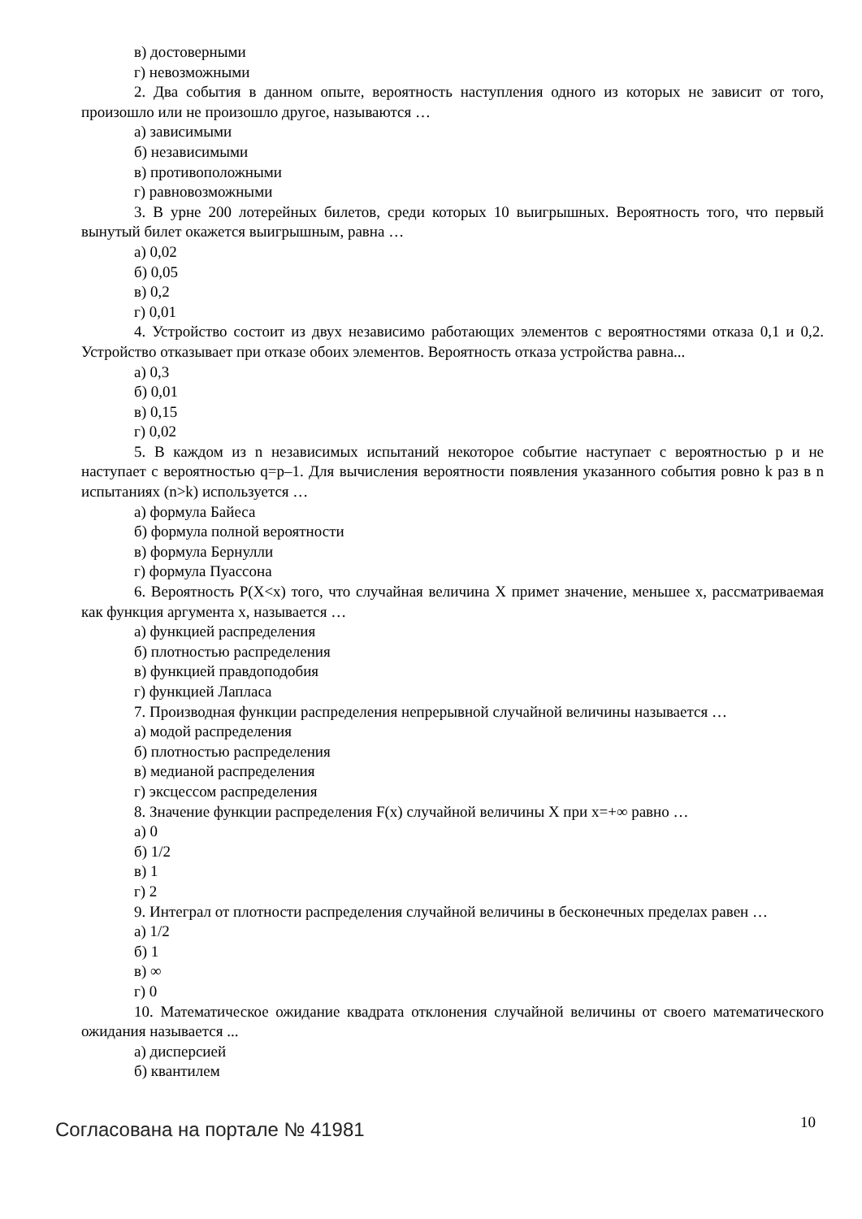в) достоверными
г) невозможными
2. Два события в данном опыте, вероятность наступления одного из которых не зависит от того, произошло или не произошло другое, называются …
а) зависимыми
б) независимыми
в) противоположными
г) равновозможными
3. В урне 200 лотерейных билетов, среди которых 10 выигрышных. Вероятность того, что первый вынутый билет окажется выигрышным, равна …
а) 0,02
б) 0,05
в) 0,2
г) 0,01
4. Устройство состоит из двух независимо работающих элементов с вероятностями отказа 0,1 и 0,2. Устройство отказывает при отказе обоих элементов. Вероятность отказа устройства равна...
а) 0,3
б) 0,01
в) 0,15
г) 0,02
5. В каждом из n независимых испытаний некоторое событие наступает с вероятностью p и не наступает с вероятностью q=p–1. Для вычисления вероятности появления указанного события ровно k раз в n испытаниях (n>k) используется …
а) формула Байеса
б) формула полной вероятности
в) формула Бернулли
г) формула Пуассона
6. Вероятность P(X<x) того, что случайная величина X примет значение, меньшее x, рассматриваемая как функция аргумента x, называется …
а) функцией распределения
б) плотностью распределения
в) функцией правдоподобия
г) функцией Лапласа
7. Производная функции распределения непрерывной случайной величины называется …
а) модой распределения
б) плотностью распределения
в) медианой распределения
г) эксцессом распределения
8. Значение функции распределения F(x) случайной величины X при x=+∞ равно …
а) 0
б) 1/2
в) 1
г) 2
9. Интеграл от плотности распределения случайной величины в бесконечных пределах равен …
а) 1/2
б) 1
в) ∞
г) 0
10. Математическое ожидание квадрата отклонения случайной величины от своего математического ожидания называется ...
а) дисперсией
б) квантилем
Согласована на портале № 41981 10